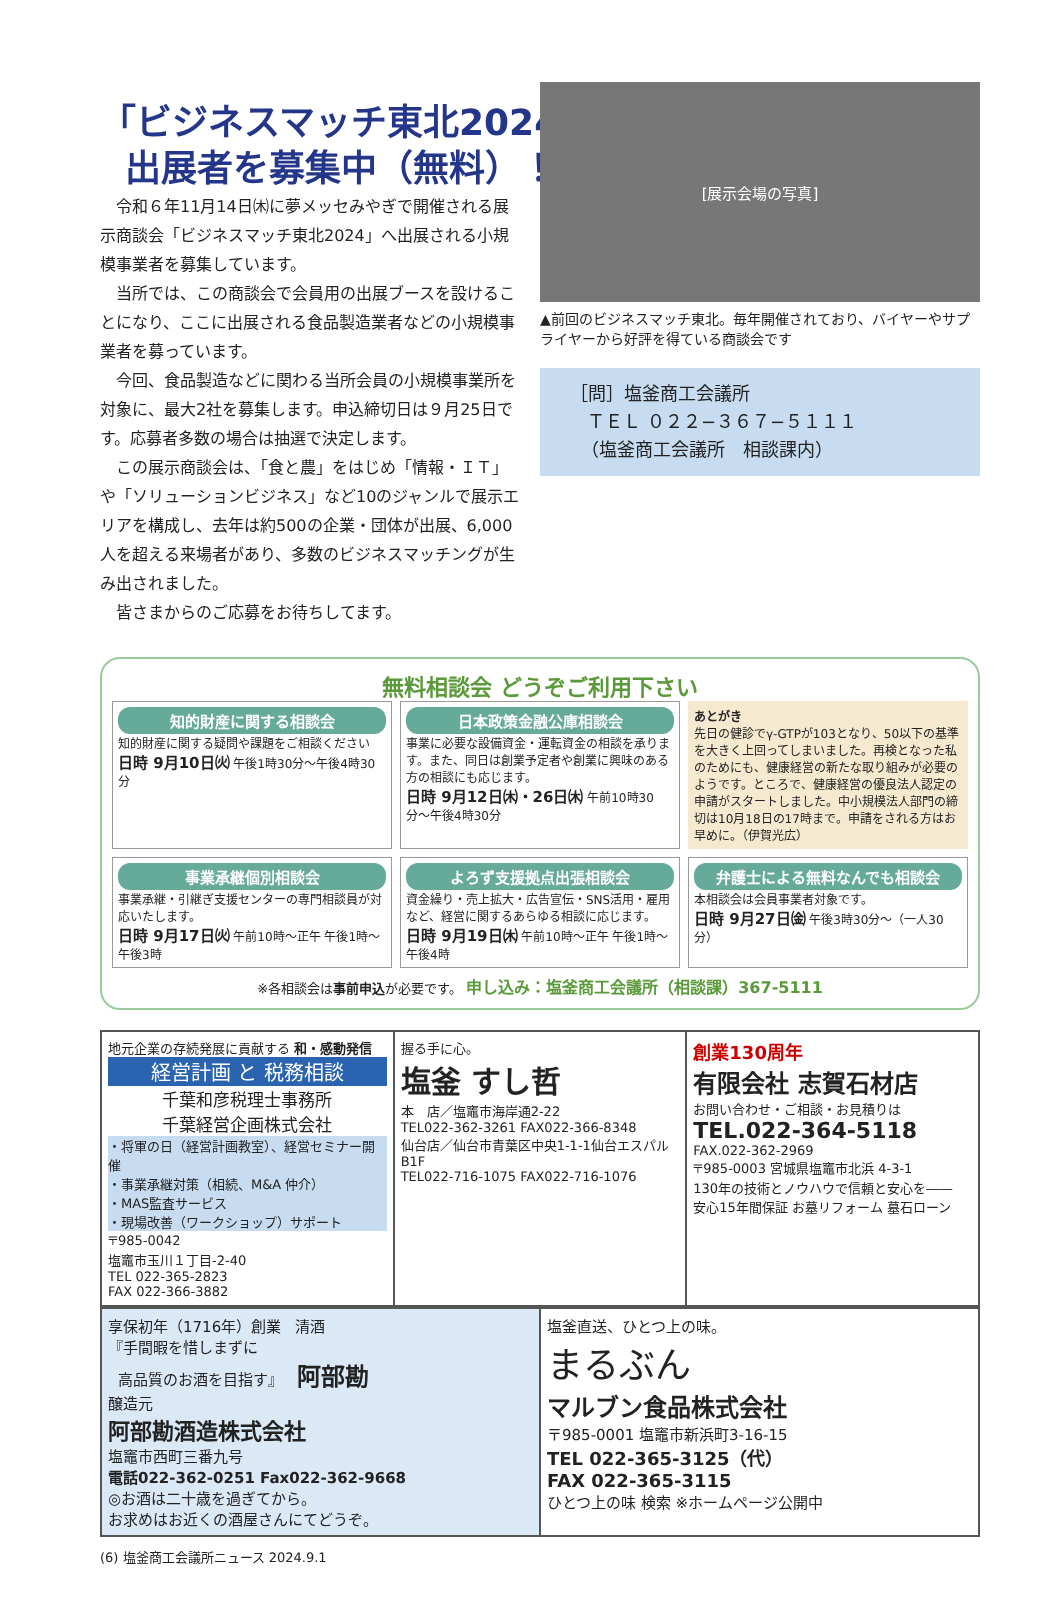「ビジネスマッチ東北2024」
出展者を募集中（無料）！
令和６年11月14日㈭に夢メッセみやぎで開催される展示商談会「ビジネスマッチ東北2024」へ出展される小規模事業者を募集しています。
当所では、この商談会で会員用の出展ブースを設けることになり、ここに出展される食品製造業者などの小規模事業者を募っています。
今回、食品製造などに関わる当所会員の小規模事業所を対象に、最大2社を募集します。申込締切日は９月25日です。応募者多数の場合は抽選で決定します。
この展示商談会は、「食と農」をはじめ「情報・ＩＴ」や「ソリューションビジネス」など10のジャンルで展示エリアを構成し、去年は約500の企業・団体が出展、6,000人を超える来場者があり、多数のビジネスマッチングが生み出されました。
皆さまからのご応募をお待ちしてます。
[展示会場の写真]
▲前回のビジネスマッチ東北。毎年開催されており、バイヤーやサプライヤーから好評を得ている商談会です
［問］塩釜商工会議所
ＴＥＬ ０２２−３６７−５１１１
（塩釜商工会議所　相談課内）
無料相談会 どうぞご利用下さい
知的財産に関する相談会
知的財産に関する疑問や課題をご相談ください
日時 9月10日㈫ 午後1時30分〜午後4時30分
日本政策金融公庫相談会
事業に必要な設備資金・運転資金の相談を承ります。また、同日は創業予定者や創業に興味のある方の相談にも応じます。
日時 9月12日㈭・26日㈭ 午前10時30分〜午後4時30分
あとがき
先日の健診でγ-GTPが103となり、50以下の基準を大きく上回ってしまいました。再検となった私のためにも、健康経営の新たな取り組みが必要のようです。ところで、健康経営の優良法人認定の申請がスタートしました。中小規模法人部門の締切は10月18日の17時まで。申請をされる方はお早めに。（伊賀光広）
事業承継個別相談会
事業承継・引継ぎ支援センターの専門相談員が対応いたします。
日時 9月17日㈫ 午前10時〜正午 午後1時〜午後3時
よろず支援拠点出張相談会
資金繰り・売上拡大・広告宣伝・SNS活用・雇用など、経営に関するあらゆる相談に応じます。
日時 9月19日㈭ 午前10時〜正午 午後1時〜午後4時
弁護士による無料なんでも相談会
本相談会は会員事業者対象です。
日時 9月27日㈮ 午後3時30分〜（一人30分）
※各相談会は事前申込が必要です。 申し込み：塩釜商工会議所（相談課）367-5111
地元企業の存続発展に貢献する 和・感動発信
経営計画 と 税務相談
千葉和彦税理士事務所
千葉経営企画株式会社
・将軍の日（経営計画教室）、経営セミナー開催
・事業承継対策（相続、M&A 仲介）
・MAS監査サービス
・現場改善（ワークショップ）サポート
〒985-0042
塩竈市玉川１丁目-2-40
TEL 022-365-2823
FAX 022-366-3882
握る手に心。
塩釜 すし哲
本　店／塩竈市海岸通2-22
TEL022-362-3261 FAX022-366-8348
仙台店／仙台市青葉区中央1-1-1仙台エスパルB1F
TEL022-716-1075 FAX022-716-1076
創業130周年
有限会社 志賀石材店
お問い合わせ・ご相談・お見積りは
TEL.022-364-5118
FAX.022-362-2969
〒985-0003 宮城県塩竈市北浜 4-3-1
130年の技術とノウハウで信頼と安心を――
安心15年間保証 お墓リフォーム 墓石ローン
享保初年（1716年）創業 清酒
『手間暇を惜しまずに
高品質のお酒を目指す』 阿部勘
醸造元
阿部勘酒造株式会社
塩竈市西町三番九号
電話022-362-0251 Fax022-362-9668
◎お酒は二十歳を過ぎてから。
お求めはお近くの酒屋さんにてどうぞ。
塩釜直送、ひとつ上の味。
まるぶん
マルブン食品株式会社
〒985-0001 塩竈市新浜町3-16-15
TEL 022-365-3125（代）
FAX 022-365-3115
ひとつ上の味 検索 ※ホームページ公開中
(6) 塩釜商工会議所ニュース 2024.9.1